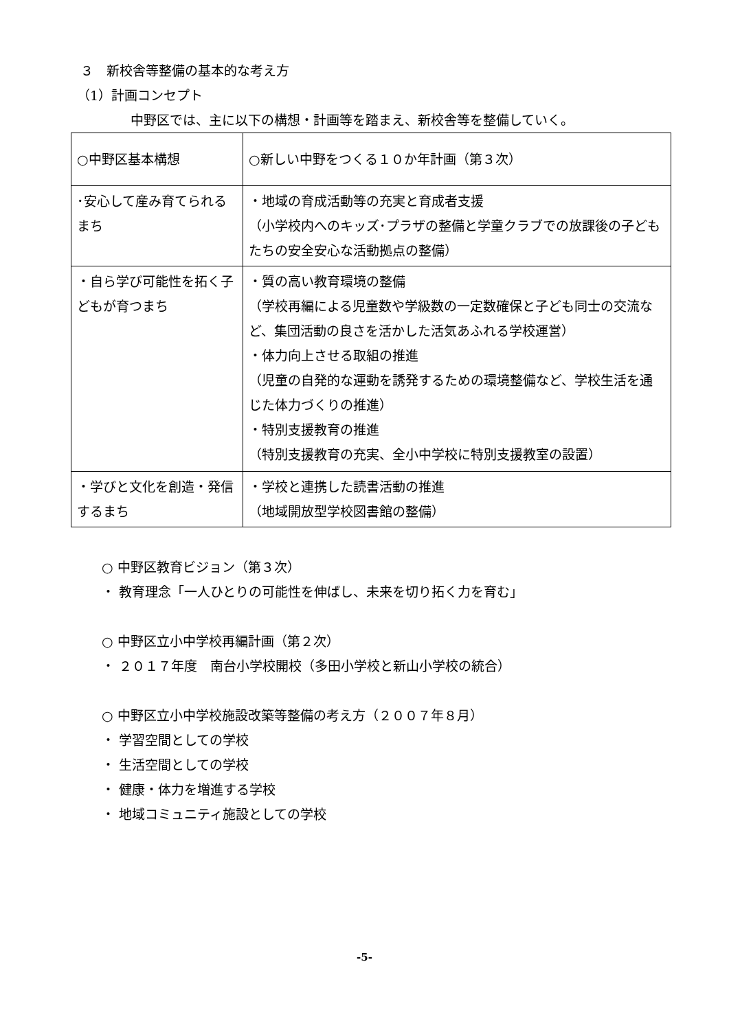３　新校舎等整備の基本的な考え方
（1）計画コンセプト
中野区では、主に以下の構想・計画等を踏まえ、新校舎等を整備していく。
| ○中野区基本構想 | ○新しい中野をつくる１０か年計画（第３次） |
| ･安心して産み育てられるまち | ・地域の育成活動等の充実と育成者支援 （小学校内へのキッズ･プラザの整備と学童クラブでの放課後の子どもたちの安全安心な活動拠点の整備） |
| ・自ら学び可能性を拓く子どもが育つまち | ・質の高い教育環境の整備 （学校再編による児童数や学級数の一定数確保と子ども同士の交流など、集団活動の良さを活かした活気あふれる学校運営） ・体力向上させる取組の推進 （児童の自発的な運動を誘発するための環境整備など、学校生活を通じた体力づくりの推進） ・特別支援教育の推進 （特別支援教育の充実、全小中学校に特別支援教室の設置） |
| ・学びと文化を創造・発信するまち | ・学校と連携した読書活動の推進 （地域開放型学校図書館の整備） |
○ 中野区教育ビジョン（第３次）
・ 教育理念「一人ひとりの可能性を伸ばし、未来を切り拓く力を育む」
○ 中野区立小中学校再編計画（第２次）
・ ２０１７年度　南台小学校開校（多田小学校と新山小学校の統合）
○ 中野区立小中学校施設改築等整備の考え方（２００７年８月）
・ 学習空間としての学校
・ 生活空間としての学校
・ 健康・体力を増進する学校
・ 地域コミュニティ施設としての学校
-5-